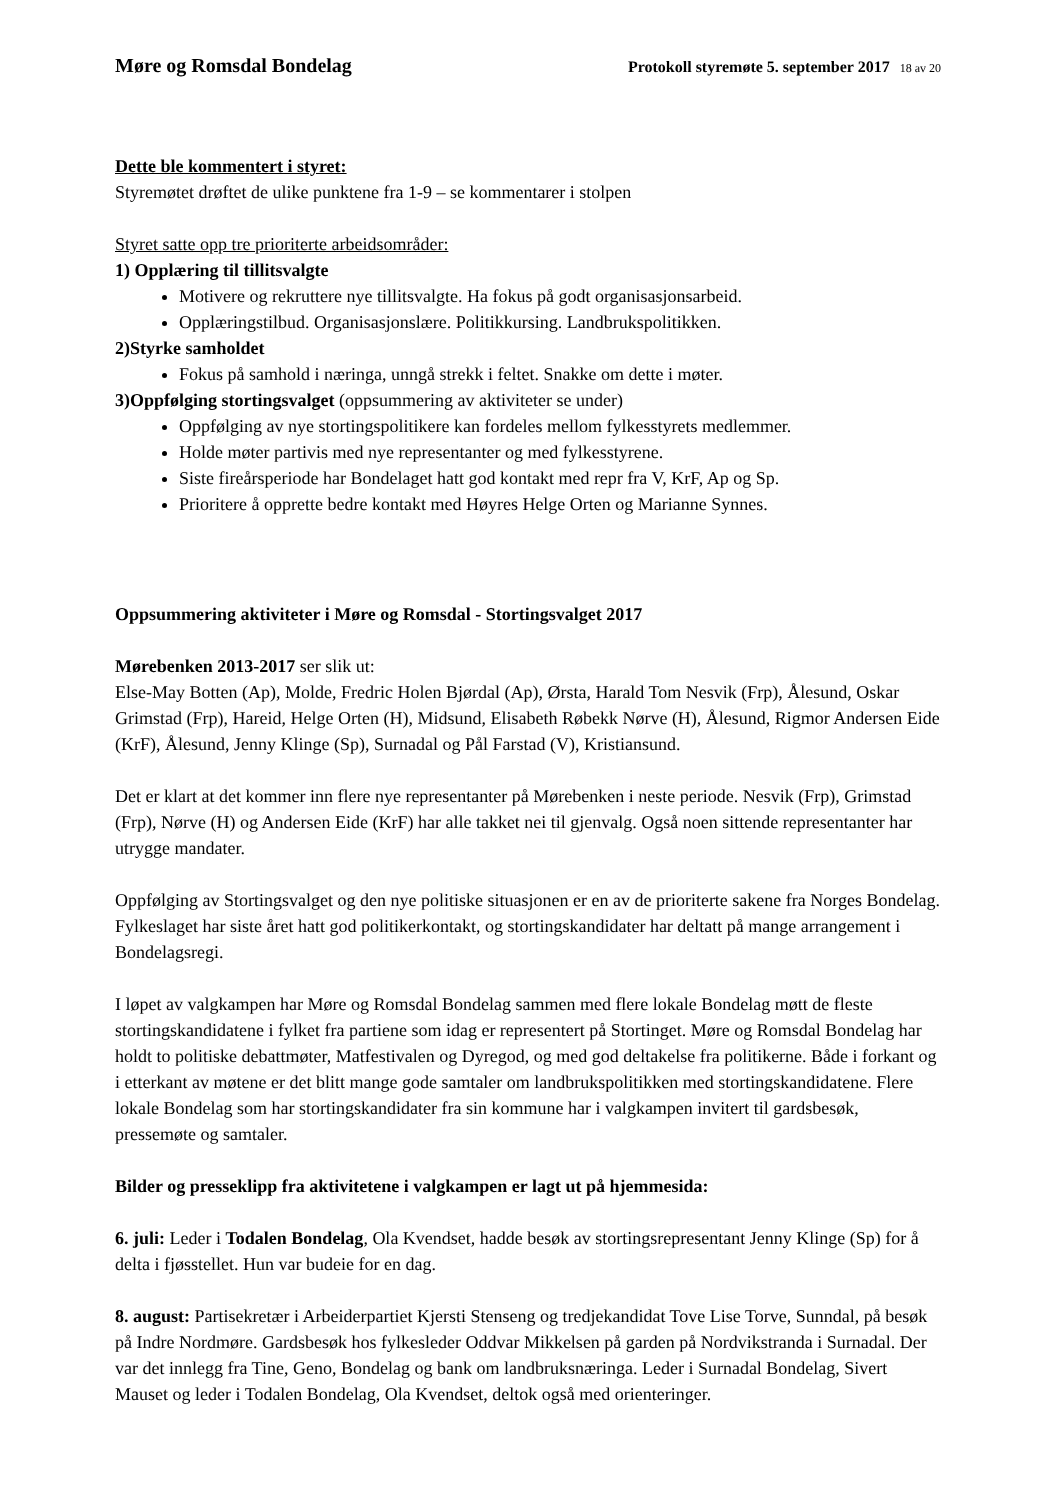Møre og Romsdal Bondelag Protokoll styremøte 5. september 2017 18 av 20
Dette ble kommentert i styret:
Styremøtet drøftet de ulike punktene fra 1-9 – se kommentarer i stolpen
Styret satte opp tre prioriterte arbeidsområder:
1) Opplæring til tillitsvalgte
Motivere og rekruttere nye tillitsvalgte. Ha fokus på godt organisasjonsarbeid.
Opplæringstilbud. Organisasjonslære. Politikkursing. Landbrukspolitikken.
2)Styrke samholdet
Fokus på samhold i næringa, unngå strekk i feltet. Snakke om dette i møter.
3)Oppfølging stortingsvalget (oppsummering av aktiviteter se under)
Oppfølging av nye stortingspolitikere kan fordeles mellom fylkesstyrets medlemmer.
Holde møter partivis med nye representanter og med fylkesstyrene.
Siste fireårsperiode har Bondelaget hatt god kontakt med repr fra V, KrF, Ap og Sp.
Prioritere å opprette bedre kontakt med Høyres Helge Orten og Marianne Synnes.
Oppsummering aktiviteter i Møre og Romsdal - Stortingsvalget 2017
Mørebenken 2013-2017 ser slik ut:
Else-May Botten (Ap), Molde, Fredric Holen Bjørdal (Ap), Ørsta, Harald Tom Nesvik (Frp), Ålesund, Oskar Grimstad (Frp), Hareid, Helge Orten (H), Midsund, Elisabeth Røbekk Nørve (H), Ålesund, Rigmor Andersen Eide (KrF), Ålesund, Jenny Klinge (Sp), Surnadal og Pål Farstad (V), Kristiansund.
Det er klart at det kommer inn flere nye representanter på Mørebenken i neste periode. Nesvik (Frp), Grimstad (Frp), Nørve (H) og Andersen Eide (KrF) har alle takket nei til gjenvalg. Også noen sittende representanter har utrygge mandater.
Oppfølging av Stortingsvalget og den nye politiske situasjonen er en av de prioriterte sakene fra Norges Bondelag. Fylkeslaget har siste året hatt god politikerkontakt, og stortingskandidater har deltatt på mange arrangement i Bondelagsregi.
I løpet av valgkampen har Møre og Romsdal Bondelag sammen med flere lokale Bondelag møtt de fleste stortingskandidatene i fylket fra partiene som idag er representert på Stortinget. Møre og Romsdal Bondelag har holdt to politiske debattmøter, Matfestivalen og Dyregod, og med god deltakelse fra politikerne. Både i forkant og i etterkant av møtene er det blitt mange gode samtaler om landbrukspolitikken med stortingskandidatene. Flere lokale Bondelag som har stortingskandidater fra sin kommune har i valgkampen invitert til gardsbesøk, pressemøte og samtaler.
Bilder og presseklipp fra aktivitetene i valgkampen er lagt ut på hjemmesida:
6. juli: Leder i Todalen Bondelag, Ola Kvendset, hadde besøk av stortingsrepresentant Jenny Klinge (Sp) for å delta i fjøsstellet. Hun var budeie for en dag.
8. august: Partisekretær i Arbeiderpartiet Kjersti Stenseng og tredjekandidat Tove Lise Torve, Sunndal, på besøk på Indre Nordmøre. Gardsbesøk hos fylkesleder Oddvar Mikkelsen på garden på Nordvikstranda i Surnadal. Der var det innlegg fra Tine, Geno, Bondelag og bank om landbruksnæringa. Leder i Surnadal Bondelag, Sivert Mauset og leder i Todalen Bondelag, Ola Kvendset, deltok også med orienteringer.